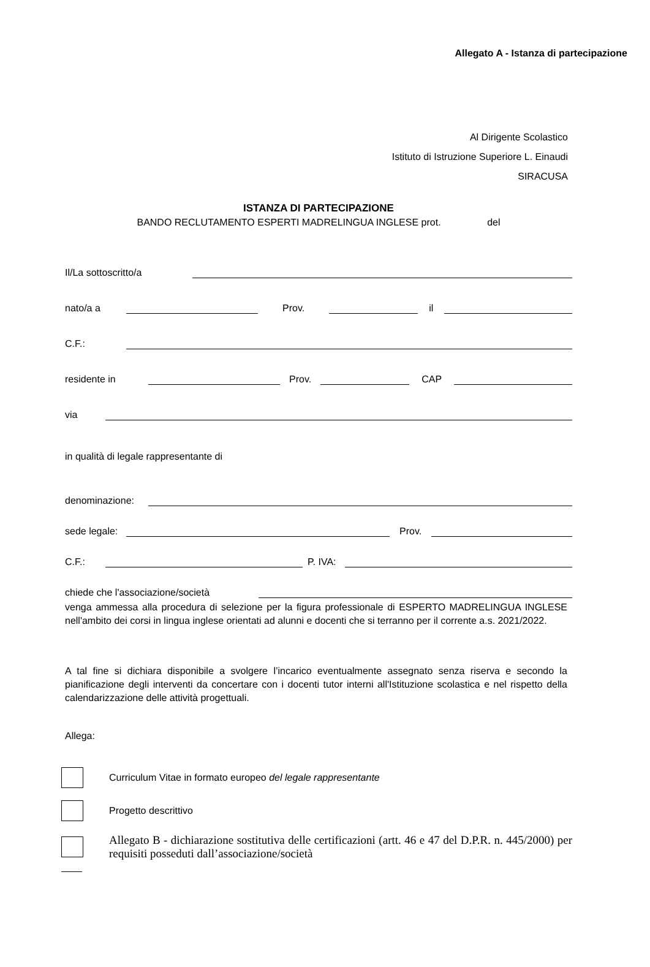Allegato A - Istanza di partecipazione
Al Dirigente Scolastico
Istituto di Istruzione Superiore L. Einaudi
SIRACUSA
ISTANZA DI PARTECIPAZIONE
BANDO RECLUTAMENTO ESPERTI MADRELINGUA INGLESE prot. del
Il/La sottoscritto/a
nato/a a Prov. il
C.F.:
residente in Prov. CAP
via
in qualità di legale rappresentante di
denominazione:
sede legale: Prov.
C.F.: P. IVA:
chiede che l'associazione/società
venga ammessa alla procedura di selezione per la figura professionale di ESPERTO MADRELINGUA INGLESE nell'ambito dei corsi in lingua inglese orientati ad alunni e docenti che si terranno per il corrente a.s. 2021/2022.
A tal fine si dichiara disponibile a svolgere l’incarico eventualmente assegnato senza riserva e secondo la pianificazione degli interventi da concertare con i docenti tutor interni all'Istituzione scolastica e nel rispetto della calendarizzazione delle attività progettuali.
Allega:
Curriculum Vitae in formato europeo del legale rappresentante
Progetto descrittivo
Allegato B - dichiarazione sostitutiva delle certificazioni (artt. 46 e 47 del D.P.R. n. 445/2000) per requisiti posseduti dall’associazione/società